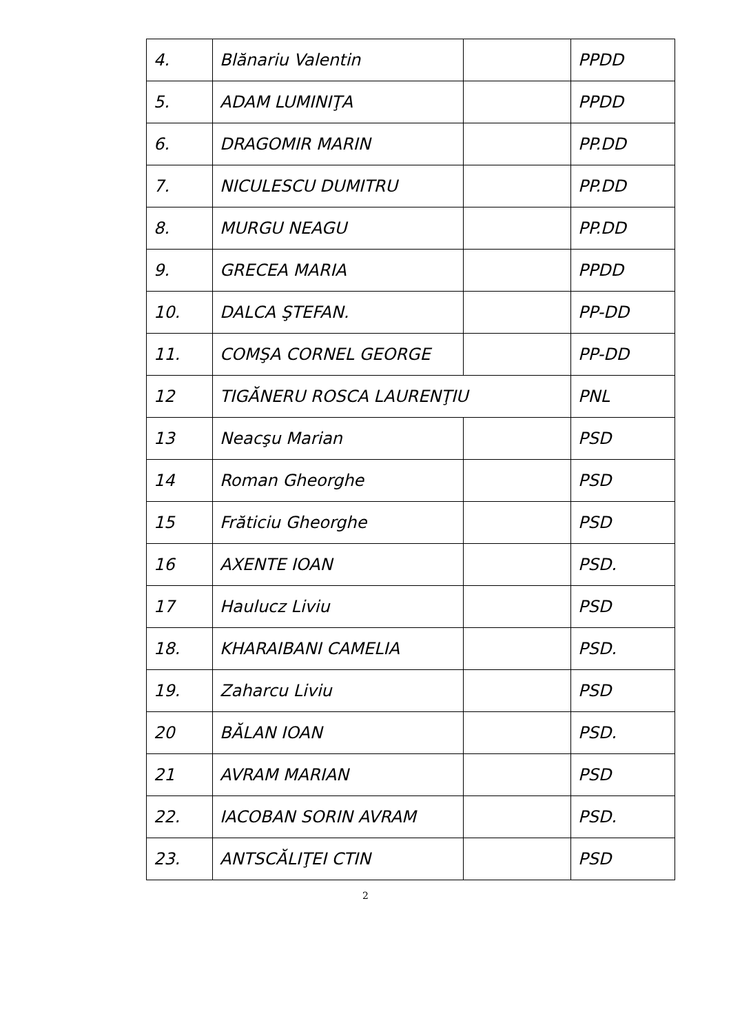| 4. | Blănariu Valentin | | PPDD |
| 5. | ADAM LUMINIŢA | | PPDD |
| 6. | DRAGOMIR MARIN | | PP.DD |
| 7. | NICULESCU DUMITRU | | PP.DD |
| 8. | MURGU NEAGU | | PP.DD |
| 9. | GRECEA MARIA | | PPDD |
| 10. | DALCA ŞTEFAN. | | PP-DD |
| 11. | COMŞA CORNEL GEORGE | | PP-DD |
| 12 | TIGĂNERU ROSCA LAURENŢIU | | PNL |
| 13 | Neacşu Marian | | PSD |
| 14 | Roman Gheorghe | | PSD |
| 15 | Frăticiu Gheorghe | | PSD |
| 16 | AXENTE IOAN | | PSD. |
| 17 | Haulucz Liviu | | PSD |
| 18. | KHARAIBANI CAMELIA | | PSD. |
| 19. | Zaharcu Liviu | | PSD |
| 20 | BĂLAN IOAN | | PSD. |
| 21 | AVRAM MARIAN | | PSD |
| 22. | IACOBAN SORIN AVRAM | | PSD. |
| 23. | ANTSCĂLIŢEI CTIN | | PSD |
2